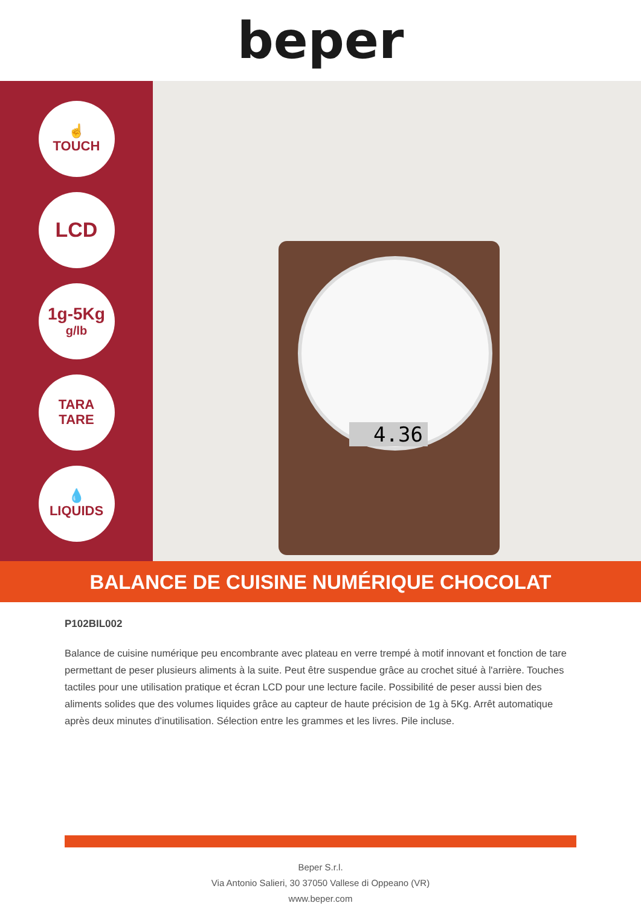beper
☝
TOUCH
LCD
1g-5Kg
g/lb
TARA
TARE
💧
LIQUIDS
4.36
BALANCE DE CUISINE NUMÉRIQUE CHOCOLAT
P102BIL002
Balance de cuisine numérique peu encombrante avec plateau en verre trempé à motif innovant et fonction de tare permettant de peser plusieurs aliments à la suite. Peut être suspendue grâce au crochet situé à l'arrière. Touches tactiles pour une utilisation pratique et écran LCD pour une lecture facile. Possibilité de peser aussi bien des aliments solides que des volumes liquides grâce au capteur de haute précision de 1g à 5Kg. Arrêt automatique après deux minutes d'inutilisation. Sélection entre les grammes et les livres. Pile incluse.
Beper S.r.l.
Via Antonio Salieri, 30 37050 Vallese di Oppeano (VR)
www.beper.com